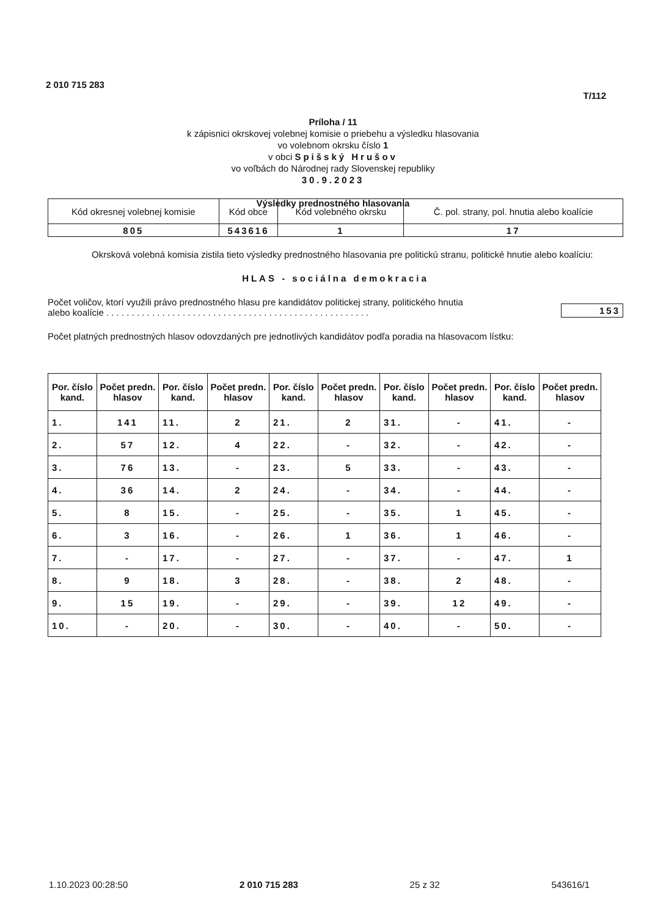2 010 715 283
T/112
Príloha / 11
k zápisnici okrskovej volebnej komisie o priebehu a výsledku hlasovania
vo volebnom okrsku číslo 1
v obci Spišský Hrušov
vo voľbách do Národnej rady Slovenskej republiky
30.9.2023
Výsledky prednostného hlasovania
| Kód okresnej volebnej komisie | Kód obce | Kód volebného okrsku | Č. pol. strany, pol. hnutia alebo koalície |
| 805 | 543616 | 1 | 17 |
Okrsková volebná komisia zistila tieto výsledky prednostného hlasovania pre politickú stranu, politické hnutie alebo koalíciu:
HLAS - sociálna demokracia
Počet voličov, ktorí využili právo prednostného hlasu pre kandidátov politickej strany, politického hnutia
alebo koalície . . . . . . . . . . . . . . . . . . . . . . . . . . . . . . . . . . . . . . . . . . . . . . . . . . . .
153
Počet platných prednostných hlasov odovzdaných pre jednotlivých kandidátov podľa poradia na hlasovacom lístku:
| Por. číslo kand. | Počet predn. hlasov | Por. číslo kand. | Počet predn. hlasov | Por. číslo kand. | Počet predn. hlasov | Por. číslo kand. | Počet predn. hlasov | Por. číslo kand. | Počet predn. hlasov |
| --- | --- | --- | --- | --- | --- | --- | --- | --- | --- |
| 1. | 141 | 11. | 2 | 21. | 2 | 31. | - | 41. | - |
| 2. | 57 | 12. | 4 | 22. | - | 32. | - | 42. | - |
| 3. | 76 | 13. | - | 23. | 5 | 33. | - | 43. | - |
| 4. | 36 | 14. | 2 | 24. | - | 34. | - | 44. | - |
| 5. | 8 | 15. | - | 25. | - | 35. | 1 | 45. | - |
| 6. | 3 | 16. | - | 26. | 1 | 36. | 1 | 46. | - |
| 7. | - | 17. | - | 27. | - | 37. | - | 47. | 1 |
| 8. | 9 | 18. | 3 | 28. | - | 38. | 2 | 48. | - |
| 9. | 15 | 19. | - | 29. | - | 39. | 12 | 49. | - |
| 10. | - | 20. | - | 30. | - | 40. | - | 50. | - |
1.10.2023 00:28:50 2 010 715 283 25 z 32 543616/1